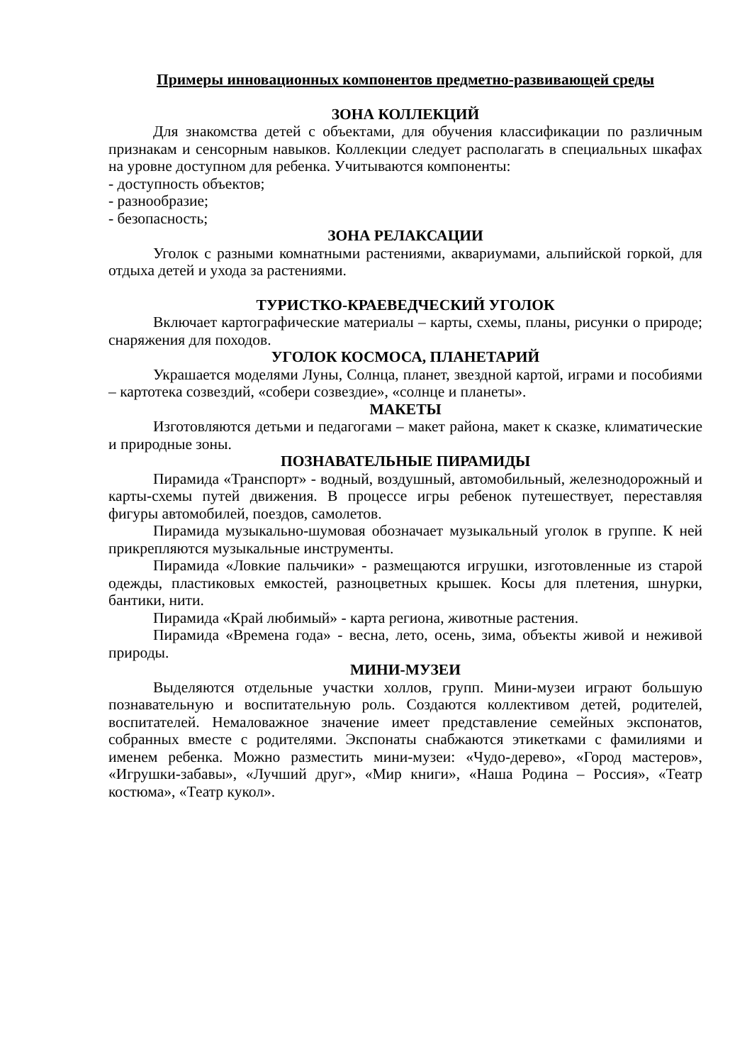Примеры инновационных компонентов предметно-развивающей среды
ЗОНА КОЛЛЕКЦИЙ
Для знакомства детей с объектами, для обучения классификации по различным признакам и сенсорным навыков. Коллекции следует располагать в специальных шкафах на уровне доступном для ребенка. Учитываются компоненты:
- доступность объектов;
- разнообразие;
- безопасность;
ЗОНА РЕЛАКСАЦИИ
Уголок с разными комнатными растениями, аквариумами, альпийской горкой, для отдыха детей и ухода за растениями.
ТУРИСТКО-КРАЕВЕДЧЕСКИЙ УГОЛОК
Включает картографические материалы – карты, схемы, планы, рисунки о природе; снаряжения для походов.
УГОЛОК КОСМОСА, ПЛАНЕТАРИЙ
Украшается моделями Луны, Солнца, планет, звездной картой, играми и пособиями – картотека созвездий, «собери созвездие», «солнце и планеты».
МАКЕТЫ
Изготовляются детьми и педагогами – макет района, макет к сказке, климатические и природные зоны.
ПОЗНАВАТЕЛЬНЫЕ ПИРАМИДЫ
Пирамида «Транспорт» - водный, воздушный, автомобильный, железнодорожный и карты-схемы путей движения. В процессе игры ребенок путешествует, переставляя фигуры автомобилей, поездов, самолетов.
Пирамида музыкально-шумовая обозначает музыкальный уголок в группе. К ней прикрепляются музыкальные инструменты.
Пирамида «Ловкие пальчики» - размещаются игрушки, изготовленные из старой одежды, пластиковых емкостей, разноцветных крышек. Косы для плетения, шнурки, бантики, нити.
Пирамида «Край любимый» - карта региона, животные растения.
Пирамида «Времена года» - весна, лето, осень, зима, объекты живой и неживой природы.
МИНИ-МУЗЕИ
Выделяются отдельные участки холлов, групп. Мини-музеи играют большую познавательную и воспитательную роль. Создаются коллективом детей, родителей, воспитателей. Немаловажное значение имеет представление семейных экспонатов, собранных вместе с родителями. Экспонаты снабжаются этикетками с фамилиями и именем ребенка. Можно разместить мини-музеи: «Чудо-дерево», «Город мастеров», «Игрушки-забавы», «Лучший друг», «Мир книги», «Наша Родина – Россия», «Театр костюма», «Театр кукол».